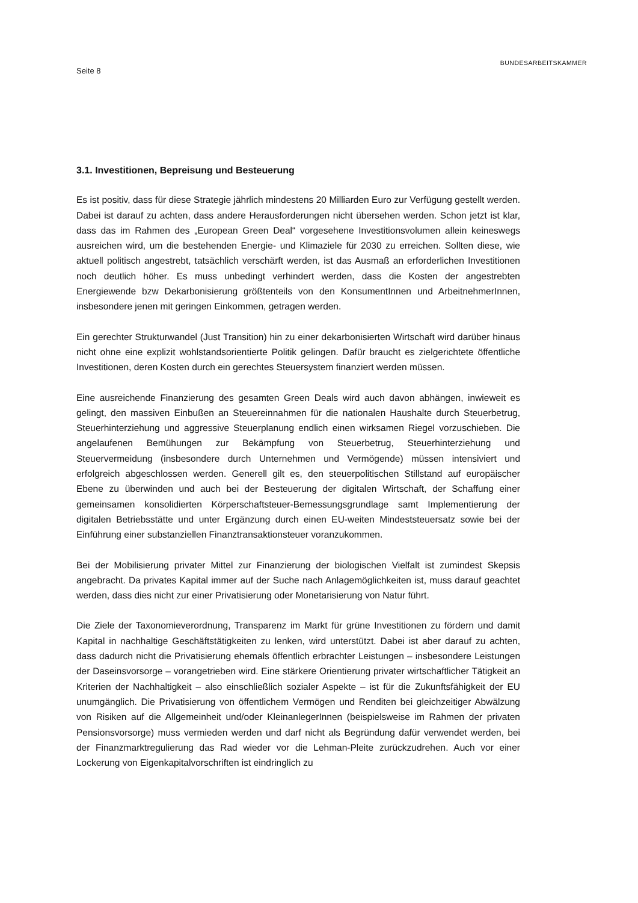Seite 8
BUNDESARBEITSKAMMER
3.1. Investitionen, Bepreisung und Besteuerung
Es ist positiv, dass für diese Strategie jährlich mindestens 20 Milliarden Euro zur Verfügung gestellt werden. Dabei ist darauf zu achten, dass andere Herausforderungen nicht übersehen werden. Schon jetzt ist klar, dass das im Rahmen des „European Green Deal“ vorgesehene Investitionsvolumen allein keineswegs ausreichen wird, um die bestehenden Energie- und Klimaziele für 2030 zu erreichen. Sollten diese, wie aktuell politisch angestrebt, tatsächlich verschärft werden, ist das Ausmaß an erforderlichen Investitionen noch deutlich höher. Es muss unbedingt verhindert werden, dass die Kosten der angestrebten Energiewende bzw Dekarbonisierung größtenteils von den KonsumentInnen und ArbeitnehmerInnen, insbesondere jenen mit geringen Einkommen, getragen werden.
Ein gerechter Strukturwandel (Just Transition) hin zu einer dekarbonisierten Wirtschaft wird darüber hinaus nicht ohne eine explizit wohlstandsorientierte Politik gelingen. Dafür braucht es zielgerichtete öffentliche Investitionen, deren Kosten durch ein gerechtes Steuersystem finanziert werden müssen.
Eine ausreichende Finanzierung des gesamten Green Deals wird auch davon abhängen, inwieweit es gelingt, den massiven Einbußen an Steuereinnahmen für die nationalen Haushalte durch Steuerbetrug, Steuerhinterziehung und aggressive Steuerplanung endlich einen wirksamen Riegel vorzuschieben. Die angelaufenen Bemühungen zur Bekämpfung von Steuerbetrug, Steuerhinterziehung und Steuervermeidung (insbesondere durch Unternehmen und Vermögende) müssen intensiviert und erfolgreich abgeschlossen werden. Generell gilt es, den steuerpolitischen Stillstand auf europäischer Ebene zu überwinden und auch bei der Besteuerung der digitalen Wirtschaft, der Schaffung einer gemeinsamen konsolidierten Körperschaftsteuer-Bemessungsgrundlage samt Implementierung der digitalen Betriebsstätte und unter Ergänzung durch einen EU-weiten Mindeststeuersatz sowie bei der Einführung einer substanziellen Finanztransaktionsteuer voranzukommen.
Bei der Mobilisierung privater Mittel zur Finanzierung der biologischen Vielfalt ist zumindest Skepsis angebracht. Da privates Kapital immer auf der Suche nach Anlagemöglichkeiten ist, muss darauf geachtet werden, dass dies nicht zur einer Privatisierung oder Monetarisierung von Natur führt.
Die Ziele der Taxonomieverordnung, Transparenz im Markt für grüne Investitionen zu fördern und damit Kapital in nachhaltige Geschäftstätigkeiten zu lenken, wird unterstützt. Dabei ist aber darauf zu achten, dass dadurch nicht die Privatisierung ehemals öffentlich erbrachter Leistungen – insbesondere Leistungen der Daseinsvorsorge – vorangetrieben wird. Eine stärkere Orientierung privater wirtschaftlicher Tätigkeit an Kriterien der Nachhaltigkeit – also einschließlich sozialer Aspekte – ist für die Zukunftsfähigkeit der EU unumgänglich. Die Privatisierung von öffentlichem Vermögen und Renditen bei gleichzeitiger Abwälzung von Risiken auf die Allgemeinheit und/oder KleinanlegerInnen (beispielsweise im Rahmen der privaten Pensionsvorsorge) muss vermieden werden und darf nicht als Begründung dafür verwendet werden, bei der Finanzmarktregulierung das Rad wieder vor die Lehman-Pleite zurückzudrehen. Auch vor einer Lockerung von Eigenkapitalvorschriften ist eindringlich zu